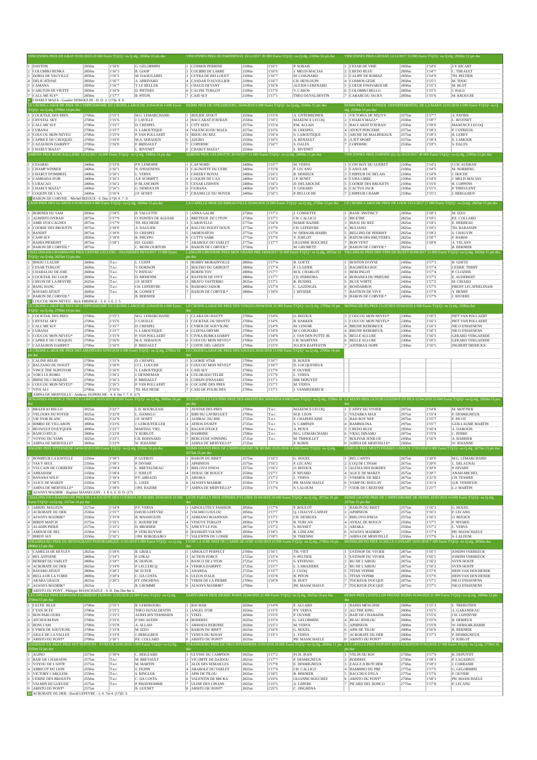| VINCENNES PRIX DE GRAY 03/01/2018 20 000 Euros T/Q/Q+ ou Q rég. 2850m 10 pts dur | | | | | VINCENNES PRIX DE PARTHENAY 25/12/2017 20 000 Euros T/Q/Q+ ou Q rég. 2100m 16 pts dur | | | | | VINCENNES PRIX GIENAH 12/12/2017 35 000 Euros T/Q/Q+ ou Q rég. 2850m 13 pts dur | | | | |
| 1 | DAYTON | 2850m | 1'16"0 | G. GELORMINI | 1 | COSMOS PERRINE | 2100m | 1'16"1 | P. SORAIS | 1 | CESAR DE VRIE | 2850m | 1'14"6 | J.Y. RICART |
| 2 | COLUMBO RENKA | 2850m | 1'16"3 | B. GOOP | 2 | COLIBRI DE LARRE | 2100m | 1'16"6 | J. MELIS MACIAS | 2 | CREDO BLUE | 2850m | 1'14"7 | C. THEAULT |
| 3 | DORIA DE VAUVILLE | 2850m | 1'16"5 | M. DAOUGABEL | 3 | CEYRA DE BELLOUET | 2100m | 1'16"7 | M. COIGNARD | 3 | CALIFE DE ROMAZ | 2850m | 1'14"9 | TH. PELTIER |
| 4 | DELICATESSE | 2850m | 1'16"7 | A. ABRIVARD | 4 | CASDAR D'AUVILLIER | 2100m | 1'16"7 | CH. HESLOUIN | 4 | COSMOS GEDE | 2850m | 1'15"1 | M. TIJOU |
| 5 | CAMANA | 2850m | 1'16"7 | T. LE BELLER | 5 | CHAUD DEVANT | 2100m | 1'16"8 | ALEXIS LERENARD | 5 | COEUR D'HAVAROCHE | 2850m | 1'15"3 | M. BLOT |
| 6 | CARLTON DE VIETTE | 2850m | 1'16"9 | D. PIETERS | 6 | CALINE TURGOT | 2100m | 1'17"0 | V. CABOS | 6 | COLOMBO BELLO | 2850m | 1'15"5 | J. BALU |
| 7 | CALL ME SLY* | 2850m | 1'17"7 | B. PITON | 7 | CAID SLY | 2100m | 1'17"1 | THEO DUVALDESTIN | 7 | CARABI DU JACKY | 2850m | 1'15"6 | M. KROUCHI |
| 4 | CHARLY MAZA - Gautier DEMOULIN - D. D. 2. (17)6. 9. 9. | | | | | | | | | | | | | |
| LE CROISE-LAROCHE PRIX DE L'HIPPODROME DU CROISE-LAROCHE 21/04/2018 4 000 Euros T/Q/Q+ ou Q rég. 2700m 14 pts dur | | | | | REIMS PRIX DE STRASBOURG 16/04/2018 6 000 Euros T/Q/Q+ ou Q rég. 2550m 12 pts dur | | | | | REIMS PRIX DU CONSEIL DEPARTEMENTAL DE LA MARN 11/03/2018 6 000 Euros T/Q/Q+ ou Q rég. 2550m 15 pts dur | | | | |
| 1 | COCKTAIL DES PRES | 2700m | 1'15"3 | M.G. LEMARCHAND | 1 | BOLIDE ATOUT | 2550m | 1'15"8 | A. UNTERREINER | 1 | VICTORIA DE NEUVY | 2575m | 1'17"7 | A. FAVRIS |
| 2 | CRYSTAL SKY | 2700m | 1'15"6 | J. LAVILLE | 2 | BACCARAT D'AVRAN | 2550m | 1'16"2 | MAXENCE LECOQ | 2 | CHARLY MAZA* | 2550m | 1'18"7 | L. RIVENET |
| 3 | CALL ME SLY | 2700m | 1'15"7 | D. CRESPEL | 3 | CITY SEES | 2575m | 1'15"4 | P.M. ALLAIS | 3 | BACCARAT D'AVRAN | 2550m | 1'18"9 | MAXENCE LECOQ |
| 4 | CUBANA | 2700m | 1'15"7 | S. LABOUTIQUE | 4 | VALENCIO DU MAZA | 2575m | 1'15"6 | D. CRESPEL | 4 | ATOUT PERCERIE | 2575m | 1'18"2 | F. COTREUIL |
| 5 | COUCOU MON NEVEU | 2700m | 1'15"9 | P. VAN POLLAERT | 5 | BIJOU DU REZ | 2550m | 1'16"4 | S. LABOUTIQUE | 5 | ARCHE DE MALBERAUX | 2575m | 1'18"3 | B. LEBEY |
| 6 | CAPRICE DU CHOQUEL | 2700m | 1'16"0 | M.A. SEBAOUN | 6 | AZURO | 2550m | 1'16"5 | A. RENAULT | 6 | A JET SPORT | 2575m | 1'18"4 | E. LAMOUR |
| 7 | CAZAUBON DAIRPET | 2700m | 1'16"0 | F. BRIDAULT | 7 | COPERNIC | 2550m | 1'16"7 | S. DALES | 7 | COPERNIC | 2550m | 1'19"3 | S. DALES |
| 0 | CHARLY MAZA* | 2700m | | L. RIVENET | 0 | CHARLY MAZA* | 2550m | | L. RIVENET | | | | | |
| AMIENS PRIX RENE BALLIERE 19/11/2017 16 000 Euros T/Q/Q+ ou Q rég. 2400m 14 pts dur | | | | | AMIENS PRIX GELINOTTE 20/10/2017 21 000 Euros T/Q/Q+ ou Q rég. 2400m 13 pts dur | | | | | VINCENNES PRIX DAPHNE (Gr A) 10/10/2017 40 000 Euros T/Q/Q+ ou Q rég. 2100m 13 pts dur | | | | |
| 1 | CESARIO | 2400m | 1'15"8 | P.Y. LEMOINE | 1 | CAP NORD | 2400m | 1'15"7 | M. VERVA | 1 | COW BOY DU GUERET | 2100m | 1'14"2 | J.CH. AUDRAN |
| 2 | CHAMP WINNER | 2400m | 1'16"1 | N. D'HAENENS | 2 | CAGNOTTE DU CEBE | 2400m | 1'15"8 | F. LECANU | 2 | CANULAR | 2100m | 1'14"5 | M. NORBERG |
| 3 | CHARLY D'OMMEEL | 2400m | 1'16"1 | L. VERVA | 3 | CHEEKY ROYAL | 2400m | 1'16"2 | R. DERIEUX | 3 | CHIPEUR DU RELAIS | 2100m | 1'14"8 | J. HOCDE |
| 4 | CAMBADA D'OR | 2400m | 1'16"2 | A.P. SCHMITT | 4 | COQUIN DE L'AA | 2400m | 1'16"2 | J.F. SENET | 4 | CUBA LIBRE | 2100m | 1'14"9 | J. MELIS MACIAS |
| 5 | CURACAO | 2400m | 1'16"2 | P. BLANCHON | 5 | CESAR LERWEN | 2400m | 1'16"3 | D. DELAROCHE | 5 | COOKIE DES BROUETS | 2100m | 1'15"0 | B. COPPENS |
| 6 | CHARLY MAZA* | 2400m | 1'16"3 | G. DEMOULIN | 6 | CUBANA | 2400m | 1'16"3 | Y. GERARD | 6 | CACTUS JACK | 2100m | 1'15"1 | P. THIEULENT |
| 7 | COQUIN DE L'AA | 2400m | 1'16"4 | J.F. SENET | 7 | CHANELLE DU NOYER | 2400m | 1'16"3 | P. BELLOCHE | 7 | CHIPEUR CHAMP | 2100m | 1'15"2 | J. BERGGREN |
| 5 | BARON DE CORVEIL - Michel BIZOUX - 0. Dm (17)0. 0. 7. 9. | | | | | | | | | | | | | |
| LAON PRIX DES GLAIEULS 01/05/2018 4 000 Euros T/Q/Q+ ou Q rég. 2850m 15 pts dur | | | | | LA CAPELLE PRIX DE RIBEAUVILLE 02/04/2018 15 000 Euros T/Q/Q+ ou Q rég. 2750m 13 pts dur | | | | | LE CROISE-LAROCHE PRIX DE LOOS 13/11/2017 17 000 Euros T/Q/Q+ ou Q rég. 2825m 15 pts dur | | | | |
| 1 | BORINDI DU SAM | 2850m | 1'18"5 | B. VALLETTE | 1 | ANNA GALBE | 2750m | 1'17"2 | J. CONDETTE | 1 | BASIC INSTINCT | 2850m | 1'18"3 | M. IZZO |
| 2 | ALBERTO D'ERAH | 2875m | 1'17"9 | O. FONTES DE AGUIAR | 2 | BRETEUIL DE L'ITON | 2750m | 1'17"3 | CH. CALLICO | 2 | BICETRE | 2825m | 1'19"1 | P.E. COLLARD |
| 3 | AMIE D'OCCAGNES | 2875m | 1'17"9 | TH. HUCHEDE | 3 | CARAVELLE | 2775m | 1'16"9 | MARIE BAZIRE | 3 | BIJOU DU REZ | 2825m | 1'19"1 | E. HERBEAU |
| 4 | COOKIE DES BROUETS | 2875m | 1'18"0 | A. DAULIER | 4 | BALI DU POUET DOUX | 2775m | 1'17"0 | CH. LEFEBVRE | 4 | BULIANO | 2825m | 1'19"2 | TH. BARASSIN |
| 5 | BANDIT | 2875m | 1'18"0 | D. CRESPEL | 5 | AKHENATON | 2775m | 1'17"0 | W. DERSOIR-HABIB | 5 | BELLINO DE PEBRISY | 2825m | 1'19"2 | S. CHAUVIN |
| 6 | CASH SLY | 2850m | 1'18"8 | K. PHLYPO | 6 | CUTTY SARK | 2775m | 1'17"0 | Y. JUBLOT | 6 | BATUM DES BRUYERES | 2825m | 1'18"7 | F. BARISI |
| 7 | BAHIA PIEMONT | 2875m | 1'18"1 | ED. GIARD | 7 | ARABOLE DU VARLET | 2775m | 1'17"7 | OLIANNE BOUCHEZ | 7 | BON VENT | 2850m | 1'18"8 | A. VELANY |
| 0 | BARON DE CORVEIL* | 2875m | | C. MONCOURTOIS | 0 | BARON DE CORVEIL* | 2750m | | M. GRUMETZ | 0 | BARON DE CORVEIL* | 2825m | | B. BERNIER |
| CHALONS-EN-CHAMPAGNE PRIX CENTRE LECLERC - FAGNIERES 08/10/2017 13 000 Euros T/Q/Q+ ou Q rég. 2625m 13 pts dur | | | | | LANGON LIBOURNE PRIX MON GRAND PRE 24/09/2017 10 000 Euros T/Q/Q+ ou Q rég. 2825m 12 pts dur | | | | | VILLEREAL PRIX DES VINS DE BUZET 05/08/2017 15 000 Euros T/Q/Q+ ou Q rég. 2450m 11 pts dur | | | | |
| 1 | BISOU CLAUDE | 2600m | T.n.c. | L. CUEFF | 1 | BOBBY MORAINVILLE | 2800m | 1'17"4 | B. GOETZ | 1 | BOSTON D'OYSE | 2450m | 1'17"3 | B. GOETZ |
| 2 | CESAR TURGOT | 2600m | T.n.c. | V. DORISON | 2 | BOLERO DU GRIBOUT | 2800m | 1'17"4 | F. CLOZIER | 2 | BAGHEERA ROC | 2450m | 1'17"4 | CEDRIC TERRY |
| 3 | CHABALOU DE JOIE | 2600m | T.n.c. | V. PATEAU | 3 | BOKER TOV | 2800m | 1'17"7 | M.X. CHARLOT | 3 | BERLINGOT | 2450m | 1'17"4 | F. CLOZIER |
| 4 | COCKTAIL DU LOUP | 2600m | T.n.c. | D. MEHENNI | 4 | BASTION DE VIVY | 2800m | 1'17"7 | J.D. FERREIRA | 4 | BONANZA DU PRIEURE | 2450m | 1'17"5 | E. AUDEBERT |
| 5 | CREON DE LA BESVRE | 2625m | T.n.c. | J.F. SENET | 5 | BRAVO VASTERBO | 2825m | 1'17"1 | K. BUSNEL | 5 | BLUE WHITE | 2450m | 1'17"5 | M. CRIADO |
| 6 | BANG BANG | 2600m | T.n.c. | CH. LEFEBVRE | 6 | BAMAKO JADOR | 2800m | 1'17"9 | C. GAZENGEL | 6 | BOSDARROS | 2450m | 1'17"5 | FREDY LECATHELINAIS |
| 7 | BAYARD ATOUT | 2600m | T.n.c. | K. GONDET | 7 | BARON DE CORVEIL* | 2800m | 1'18"0 | J. RIVIERE | 7 | BASTION DE VIVY | 2450m | 1'17"8 | Y. HENRY |
| 0 | BARON DE CORVEIL* | 2600m | | B. BERNIER | | | | | | 9 | BARON DE CORVEIL* | 2450m | 1'17"9 | J. RIVIERE |
| 6 | COUCOU MON NEVEU - Rick EBBINGE - 5. 6. 3. 6. 2. 5. | | | | | | | | | | | | | |
| LE CROISE-LAROCHE PRIX DE L'HIPPODROME DU CROISE-LAROCHE 21/04/2018 4 000 Euros T/Q/Q+ ou Q rég. 2700m 14 pts dur | | | | | LE CROISE-LAROCHE PRIX DES VOSGES 09/04/2018 15 000 Euros T/Q/Q+ ou Q rég. 2700m 16 pts dur | | | | | MONS(GHLIN) PRIX CLOCHES 05/04/2018 6 000 Euros T/Q/Q+ ou Q rég. 2300m dur | | | | |
| 1 | COCKTAIL DES PRES | 2700m | 1'15"3 | M.G. LEMARCHAND | 1 | CLARA DU HAUTY | 2700m | 1'14"6 | O. BIZOUX | 3 | COUCOU MON NEVEU* | 2300m | 1'16"3 | PIET VAN POLLAERT |
| 2 | CRYSTAL SKY | 2700m | 1'15"6 | J. LAVILLE | 2 | COCKTAIL DU BIWETZ | 2700m | 1'14"6 | R. BAKKER | 3 | COUCOU MON NEVEU* | 2300m | 1'16"3 | PIET VAN POLLAERT |
| 3 | CALL ME SLY | 2700m | 1'15"7 | D. CRESPEL | 3 | CYBER DE SOUVIGNE | 2700m | 1'14"9 | M. LENOIR | 4 | BRUNE KERDREUX | 2300m | 1'16"3 | NICO D'HAENENS |
| 4 | CUBANA | 2700m | 1'15"7 | S. LABOUTIQUE | 4 | CLEENA DRYME | 2700m | 1'14"9 | M. COIGNARD | 4 | BRUNE KERDREUX | 2300m | 1'16"3 | NICO D'HAENENS |
| 5 | COUCOU MON NEVEU* | 2700m | 1'15"9 | P. VAN POLLAERT | 5 | CIVKA BURKA DARBY | 2700m | 1'14"9 | J. VAN DEN PUTTE JR. | 6 | BELLE ALLURE | 2300m | 1'16"5 | GERARD VERGAERDE |
| 6 | CAPRICE DU CHOQUEL | 2700m | 1'16"0 | M.A. SEBAOUN | 6 | COUCOU MON NEVEU* | 2700m | 1'15"0 | CH. MARTENS | 6 | BELLE ALLURE | 2300m | 1'16"5 | GERARD VERGAERDE |
| 7 | CAZAUBON DAIRPET | 2700m | 1'16"0 | F. BRIDAULT | 7 | CONTE DEL GREEN | 2700m | 1'15"0 | JULIEN RAFFESTIN | 7 | ANTHRAX DOPE | 2300m | 1'16"5 | INGBERT DIERICKX |
| LE CROISE-LAROCHE PRIX DES AMATEURS 10/03/2018 6 000 Euros T/Q/Q+ ou Q rég. 2700m 16 pts dur | | | | | LE CROISE-LAROCHE PRIX DES SAULES 26/02/2018 15 000 Euros T/Q/Q+ ou Q rég. 2700m 14 pts dur | | | | | | | | | |
| 1 | CALINE BELRI | 2700m | 1'15"9 | D. CRESPEL | 1 | COOKIE STAR | 2700m | 1'16"7 | B. ROUER | | | | | |
| 2 | BALZANO DU DOUET | 2700m | 1'16"0 | J.CL. LOUCHE | 2 | COUCOU MON NEVEU* | 2700m | 1'16"7 | D. LOCQUENEUX | | | | | |
| 3 | VINCE THE SURVIVOR | 2700m | 1'16"0 | S. LABOUTIQUE | 3 | CAID SLY | 2700m | 1'17"0 | F. OUVRIE | | | | | |
| 4 | VOICI LE BOMO | 2700m | 1'16"2 | J. DENNEMAN | 4 | COLORADO TELBE | 2700m | 1'17"0 | L. VERVA | | | | | |
| 5 | BRISE DU CHOQUEL | 2700m | 1'16"3 | F. BRIDAULT | 5 | COPAIN D'HASARD | 2700m | 1'17"1 | RIK DEPUYDT | | | | | |
| 6 | COUCOU MON NEVEU* | 2700m | 1'16"3 | P. VAN POLLAERT | 6 | COCAINE DES PRES | 2700m | 1'17"1 | M. VERVA | | | | | |
| 7 | VIVE ALI | 2700m | 1'16"6 | TH. HUCHEDE | 7 | CAID DE FOURCHES | 2700m | 1'17"1 | J. VANMEERBECK | | | | | |
| 7 | AHINA DE MERVEILLE - Anthony DUPERCHE - 9. 0. 0m 7. 7. 0. (17) | | | | | | | | | | | | | |
| SENONNES-POUANCE PRIX DU COMITE 06/05/2018 20 000 Euros T/Q/Q+ ou Q rég. 3000m 18 pts dur | | | | | JULLOUVILLE LES PINS PRIX DES AMATEURS 30/04/2018 4 000 Euros T/Q/Q+ ou Q rég. 2700m 16 pts dur | | | | | LE MANS PRIX GUYON GUSTAVE ET FILS 12/04/2018 23 000 Euros T/Q/Q+ ou Q rég. 2950m 15 pts dur | | | | |
| 1 | BRAZILIO BELLO | 3025m | 1'22"7 | L.D. BOURGEAIS | 1 | AVATAR DES PRES | 2700m | T.n.c. | MAXENCE LECOQ | 1 | CATHY DU VIVIER | 2975m | 1'14"8 | M. MOTTIER |
| 2 | VELOURS DU FOYER | 3025m | 1'22"8 | L. DANIELO | 2 | BIBI DU GAVREGUET | 2700m | T.n.c. | M.B. LEON | 2 | VAZARKA MAX | 2975m | 1'15"4 | F. DESMIGNEUX |
| 3 | VIF D'OR BLANC | 3025m | 1'22"9 | J.F. SENET | 3 | AUBRAC DU RIB | 2725m | T.n.c. | F. CHAPDELAINE | 3 | BAD BOY NEP | 2975m | 1'15"7 | F. PICOT |
| 4 | BIMBO DE VILLABON | 3000m | 1'23"6 | J. LEBOUTEILLER | 4 | ATHOS D'URZY | 2725m | T.n.c. | S. CAMPAIN | 4 | BAMBOLINA | 2975m | 1'15"7 | GUILLAUME MARTIN |
| 5 | BEOWULF D'OLYQUER | 3000m | 1'23"7 | MARTIAL VIEL | 5 | BALIOS D'EOLE | 2700m | T.n.c. | A. PEJUS | 5 | CREDO BLUE | 2950m | 1'16"4 | A. DABOUIS |
| 6 | BANCO RYLD | 3000m | 1'23"8 | Y. ROBLOT | 6 | BAMBINE | 2700m | T.n.c. | M.G. LEMARCHAND | 6 | VRAG DINAMO | 2975m | 1'15"8 | C. FERRE |
| 7 | VOYOU DU YAMS | 3025m | 1'23"1 | CH. BOISNARD | 7 | BERCEUSE WINNING | 2725m | T.n.c. | M. TRIHOLLET | 7 | BOLIVAR JENILOU | 2950m | 1'16"9 | A. BARRIER |
| 9 | AHINA DE MERVEILLE* | 3000m | 1'23"9 | W. JEHANNE | 0 | AHINA DE MERVEILLE* | 2725m | | F. ROBIN | 0 | AHINA DE MERVEILLE* | 2950m | | W. JEHANNE |
| ANGERS PRIX INTERMEDE 04/04/2018 6 000 Euros T/Q/Q+ ou Q rég. 2350m 16 pts dur | | | | | REIMS GRAND PRIX DE L'HIPPODROME DE REIMS 25/03/2018 14 000 Euros T/Q/Q+ ou Q rég. 2575m 15 pts dur | | | | | LISIEUX PRIX MULTI PIERRES LISIEUX 17/03/2018 6 000 Euros T/Q/Q+ ou Q rég. 2675m 13 pts dur | | | | |
| 1 | BONHEUR LA RAVELLE | 2350m | 1'18"3 | P. GUEROT | 1 | BARON DU BISET | 2575m | 1'16"2 | G. HOUEL | 1 | BEL CANTO | 2675m | 1'20"0 | M.G. LEMARCHAND |
| 2 | VAS Y SEUL | 2350m | 1'18"3 | P. DIVARE | 2 | APHINEOS | 2575m | 1'16"2 | F. LECANU | 2 | COQ DE L'INAM | 2675m | 1'20"0 | L. DELAUNAI |
| 3 | VULCAIN DE CORBERY | 2350m | 1'18"4 | L. BRETAUDEAU | 3 | BIELOVO D'HOA | 2575m | 1'16"2 | O. BIZOUX | 3 | ALESIA DES BORDES | 2675m | 1'20"0 | P. DIVARE |
| 4 | ABRAHAM | 2350m | 1'18"4 | J. JUBLOT | 4 | AYRAL DE BOUGY | 2550m | 1'17"1 | F. NIVARD | 4 | ALICE DE MARZY | 2675m | 1'20"7 | ANAIS MICHEL |
| 5 | BANANA WILD | 2350m | 1'18"4 | P.Y. AIRIAUD | 5 | ARIAKA | 2550m | 1'17"2 | L. VERVA | 5 | VERMEIL DE RIEZ | 2675m | 1'21"0 | CH. TESSIER |
| 6 | ALICE DE MARZY | 2350m | 1'18"5 | L. LIZEE | 6 | ALWAYS MADRIK | 2550m | 1'17"4 | PH. MASSCHAELE | 6 | VAMP DU BOULAY | 2675m | 1'21"4 | Q.B. VERNEUIL |
| 7 | AHINA DE MERVEILLE* | 2350m | 1'18"6 | J.PH. BAZIRE | 7 | AHINA DE MERVEILLE* | 2550m | 1'17"6 | S. LALOUM | 7 | VIZIR DE CREZESSE | 2675m | 1'21"7 | L.J. MARTIN |
| 8 | ALWAYS MADRIK - Baptiste MASSEGUIN - 3. 8. 6. 0. D. D. (17) | | | | | | | | | | | | | |
| CHALONS-EN-CHAMPAGNE PRIX DE LA SOCIETE DES COURSES DE REIMS 29/04/2018 10 000 Euros T/Q/Q+ ou Q rég. 2575m 14 pts dur | | | | | LYON PARILLY PRIX D'INDRE-ET-LOIRE 01/04/2018 10 000 Euros T/Q/Q+ ou Q rég. 2875m 10 pts dur | | | | | REIMS GRAND PRIX DE L'HIPPODROME DE REIMS 25/03/2018 14 000 Euros T/Q/Q+ ou Q rég. 2575m 15 pts dur | | | | |
| 1 | ABRIEL MAUZUN | 2575m | 1'14"8 | P.Y. VERVA | 1 | ABSOLUTELY FASHION | 2850m | 1'17"6 | F. BOULOT | 1 | BARON DU BISET | 2575m | 1'16"2 | G. HOUEL |
| 2 | ACROBATE DU DER | 2550m | 1'15"7 | DAVID LEFEVRE | 2 | VALMIO LOULOU | 2850m | 1'17"7 | Q. CHAUVE-LAFFAY | 2 | APHINEOS | 2575m | 1'16"2 | F. LECANU |
| 3 | ALWAYS MADRIK* | 2550m | 1'15"8 | B. MASSEGUIN | 3 | ADRIANO ROANNAIS | 2875m | 1'17"1 | CH. DESRUES | 3 | BIELOVO D'HOA | 2575m | 1'16"2 | O. BIZOUX |
| 4 | BIRDY MATCH | 2575m | 1'15"1 | L. KOUBICHE | 4 | VESUVE TURGOT | 2850m | 1'17"8 | R. TURCAN | 4 | AYRAL DE BOUGY | 2550m | 1'17"1 | F. NIVARD |
| 5 | ALADIN PIERJI | 2575m | 1'15"2 | D. BROHIER | 5 | ANICET LE FOL | 2875m | 1'17"2 | S. BUSSET | 5 | ARIAKA | 2550m | 1'17"2 | L. VERVA |
| 6 | AMOUR DE JIEL | 2550m | 1'16"1 | P. VERCRUYSSE | 6 | BASMATI VOLSIN | 2850m | 1'18"3 | K. LEBLANC | 6 | ALWAYS MADRIK* | 2550m | 1'17"4 | PH. MASSCHAELE |
| 7 | BIRDY SLY | 2550m | 1'16"2 | J.PH. BORODAJKO | 7 | VALENTIN DU LOISIR | 2850m | 1'18"5 | B. THIENNE | 7 | AHINA DE MERVEILLE | 2550m | 1'17"6 | S. LALOUM |
| STRASBOURG PRIX DU RESTAURANT PANORAMIQUE 11/03/2018 5 000 Euros T/Q/Q+ ou Q rég. 2800m 13 pts dur | | | | | LYON LA SOIE PRIX DU CARRE DE SOIE 11/02/2018 22 000 Euros T/Q/Q+ ou Q rég. 2700m 18 pts dur | | | | | MONS(GHLIN) PRIX ACHILLE CASSART 16/01/2018 7 200 Euros T/Q/Q+ ou Q rég. 2850m dur | | | | |
| 1 | CAMELIA DE BEYLEV | 2825m | 1'18"6 | R. GROLL | 1 | ABSOLUT PERFECT | 2700m | 1'16"1 | TH. VIET | 1 | USTINOF DU VIVIER | 2875m | 1'16"1 | JOSEPH VERBEECK |
| 2 | BEL ANTOINE | 2800m | 1'19"3 | P. UJKAJ | 2 | ACTION FORCE | 2725m | 1'15"4 | S. PELTIER | 1 | USTINOF DU VIVIER | 2875m | 1'16"1 | JOSEPH VERBEECK |
| 3 | BEBERT DU VARLET | 2800m | 1'19"7 | B. DUPUIS | 3 | BANCO DE L'ITON | 2725m | 1'15"5 | S. STEFANO | 2 | RU DE L'AIROU | 2875m | 1'16"2 | SVEN HOSTE |
| 4 | ACROBATE DU DER | 2825m | 1'19"0 | P. LECLERCQ | 4 | VERIKA DAIRPET | 2725m | 1'15"7 | L. LAMAZIERE | 2 | RU DE L'AIROU | 2875m | 1'16"2 | SVEN HOSTE |
| 5 | BAYARD ATOUT | 2800m | 1'20"2 | M. ELTER | 5 | ANANDA | 2725m | 1'15"7 | J. CUOQ | 5 | TITAN VEPIMI | 2850m | 1'17"0 | HEIN VAN DEN HENDE |
| 6 | BELLA DE LA VOIRE | 2800m | 1'20"4 | C. DA COSTA | 6 | ULEOS D'ALB | 2725m | 1'15"8 | B. PITON | 5 | TITAN VEPIMI | 2850m | 1'17"0 | HEIN VAN DEN HENDE |
| 7 | AKABA GRAUX | 2825m | 1'20"3 | ET. ONGHENA | 7 | VERDI DE LA PIERRE | 2700m | 1'16"8 | B. RUET | 7 | TOCKEUR D'OCQUE | 2875m | 1'17"1 | NICO D'HAENENS |
| 0 | ALWAYS MADRIK* | 2825m | | R. LHOMME | 0 | ALWAYS MADRIK* | 2700m | | PH. MASSCHAELE | 7 | TOCKEUR D'OCQUE | 2875m | 1'17"1 | NICO D'HAENENS |
| 9 | ARISTO DU PONT - Philippe MASSCHAELE - 9. D. Dm Dm 8m 6. | | | | | | | | | | | | | |
| LA CAPELLE PRIX FERNAND FLORIBERT DUBOIS 11/05/2018 22 000 Euros T/Q/Q+ ou Q rég. 2700m 15 pts dur | | | | | SAINT-OMER PRIX PIERRE PARIS 15/04/2018 32 000 Euros T/Q/Q+ ou Q rég. 2625m 16 pts dur | | | | | REIMS PRIX CHATILLON PRESSE REIMS 01/04/2018 21 000 Euros T/Q/Q+ ou Q rég. 2600m 12 pts dur | | | | |
| 1 | CELTIC BLUE | 2700m | 1'15"1 | B. LEREBOURG | 1 | BACHAR | 2650m | 1'14"8 | E. ALLARD | 1 | BAHIA MESLOISE | 2600m | 1'15"2 | L. TREBUTIEN |
| 2 | CYAN JICEE | 2700m | 1'15"2 | THEO DUVALDESTIN | 2 | ANGEL D'OR | 2650m | 1'15"0 | P.Y. VERVA | 2 | ALI THE KING | 2600m | 1'15"5 | A. GARANDEAU |
| 3 | BON PARCOURS | 2700m | 1'15"2 | AURELIEN TERNISIEN | 3 | VIXEL | 2650m | 1'15"0 | F. OUVRIE | 3 | BAIE DE CHAHAINS | 2600m | 1'15"6 | CH. LEFEBVRE |
| 4 | ATCHOUM PAN | 2700m | 1'15"6 | P. DECAUDIN | 4 | BODEREC | 2625m | 1'15"9 | G. GELORMINI | 4 | BEAU JENILOU | 2600m | 1'15"9 | R. DERIEUX |
| 5 | BOSS I AM | 2700m | 1'15"8 | A. ALLAIS | 5 | ARMADA BUROISE | 2650m | 1'15"2 | M. VERVA | 5 | APHINEOS | 2600m | 1'15"9 | W. DERSOIR-HABIB |
| 6 | CYBER DE SOUVIGNE | 2700m | 1'15"8 | M. IZZO | 6 | BARON DU BISET | 2625m | 1'16"0 | G. HOUEL | 6 | APIS DE TILOU | 2600m | 1'16"0 | B. BERNIER |
| 7 | AIGLE DE LA VALLEE | 2700m | 1'15"8 | J. BERGGREN | 7 | VENUS DU ROSAY | 2650m | 1'15"3 | L. VERVA | 7 | ACROBATE DU DER | 2600m | 1'17"3 | F. DESMIGNEUX |
| 9 | ARISTO DU PONT* | 2700m | 1'16"1 | P.E. COLLARD | 0 | ARISTO DU PONT* | 2625m | | PH. MASSCHAELE | 0 | ARISTO DU PONT* | 2600m | | Y. JUBLOT |
| GOURNAY EN BRAY PRIX EET SERVICES - EVREUX 25/03/2018 3 000 Euros T/Q/Q+ ou Q rég. 2550m 12 pts dur | | | | | STRASBOURG PRIX DE TRUCHTERSHEIM 11/03/2018 20 000 Euros T/Q/Q+ ou Q rég. 2800m 11 pts dur | | | | | LA CAPELLE PRIX DUPONT RESTAURATION 07/03/2018 27 000 Euros T/Q/Q+ ou Q rég. 2750m 16 pts dur | | | | |
| 1 | AGINO | 2575m | 1'18"4 | C. BEILEARD | 1 | ULYSSE DU CAMPDOS | 2825m | 1'17"2 | P.CH. JEAN | 1 | VELIN DU ROC | 2750m | 1'17"9 | K. DEPUYDT |
| 2 | BAIE DE CHAHAINS | 2575m | T.n.c. | M. BREVAULT | 2 | VICOMTE DE DAIDOU | 2825m | 1'17"7 | F. DESMIGNEUX | 2 | BODEREC | 2750m | 1'18"1 | F. LAGADEUC |
| 3 | VOYOU DE L'ANTE | 2575m | T.n.c. | M. MARTIN | 3 | ALIX DES SEMAILLES | 2825m | 1'17"8 | E. DESMIGNEUX | 3 | EAGLE B BUTCHER | 2750m | 1'18"2 | J. CORBANIE |
| 4 | ABRICOT DU LION | 2550m | T.n.c. | S. DUPIN | 4 | ARABOLE DU VARLET | 2825m | 1'17"9 | CH. CALLICO | 4 | BAMBINO DU PRE | 2775m | 1'17"5 | G. GELORMINI |
| 5 | VICTORY CARGLEM | 2550m | T.n.c. | S. RINGLER | 5 | APIS DE TILOU | 2825m | 1'18"5 | B. BERNIER | 5 | BACCHUS D'ELA | 2775m | 1'17"6 | F. OUVRIE |
| 6 | CERISE DES BROUETS | 2550m | T.n.c. | C. DA COSTA | 6 | VALENTIN DE MICKA | 2825m | 1'19"6 | OLIANNE BOUCHEZ | 6 | ARISTO DU PONT* | 2750m | 1'18"3 | PH. MASSCHAELE |
| 7 | VALMIN DE GUEUDE | 2575m | T.n.c. | P. PROD'HOMME | 7 | ULINE DES LINANS | 2825m | 1'23"5 | A. LEPERE | 7 | PICARD DEL RONCO | 2775m | 1'17"8 | F. LECANU |
| 0 | ARISTO DU PONT* | 2575m | | B. GUENET | 8 | ARISTO DU PONT* | 2825m | 1'25"5 | C. ONGHENA | | | | | |
| 10 | ACROBATE DU DER - David LEFEVRE - 2. 0. 7m 4. (17)D. 5. | | | | | | | | | | | | | |